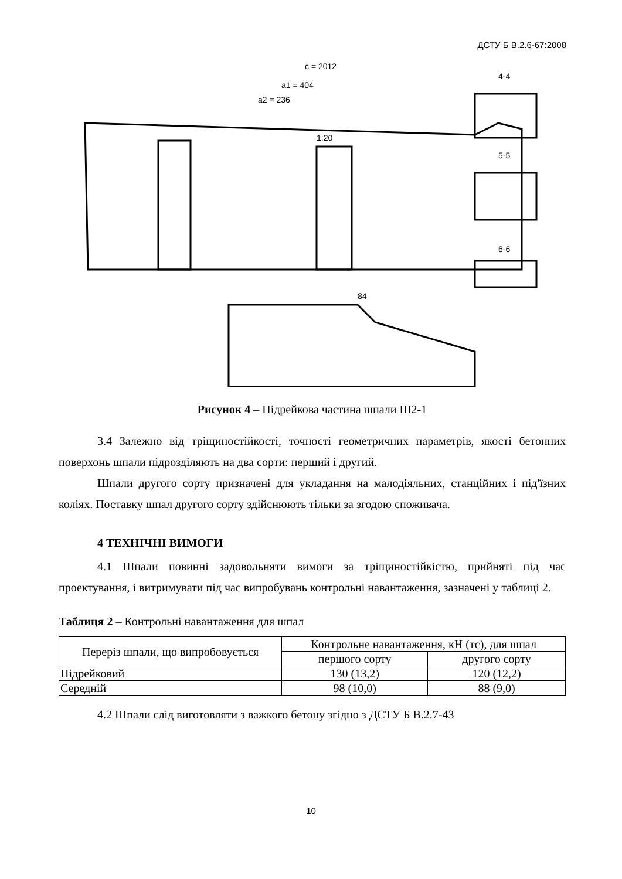ДСТУ Б В.2.6-67:2008
c = 2012
a1 = 404
a2 = 236
1:20
4-4
5-5
6-6
84
Рисунок 4 – Підрейкова частина шпали Ш2-1
3.4 Залежно від тріщиностійкості, точності геометричних параметрів, якості бетонних поверхонь шпали підрозділяють на два сорти: перший і другий.
Шпали другого сорту призначені для укладання на малодіяльних, станційних і під'їзних коліях. Поставку шпал другого сорту здійснюють тільки за згодою споживача.
4 ТЕХНІЧНІ ВИМОГИ
4.1 Шпали повинні задовольняти вимоги за тріщиностійкістю, прийняті під час проектування, і витримувати під час випробувань контрольні навантаження, зазначені у таблиці 2.
Таблиця 2 – Контрольні навантаження для шпал
| Переріз шпали, що випробовується | Контрольне навантаження, кН (тс), для шпал | |
| --- | --- | --- |
| | першого сорту | другого сорту |
| Підрейковий | 130 (13,2) | 120 (12,2) |
| Середній | 98 (10,0) | 88 (9,0) |
4.2 Шпали слід виготовляти з важкого бетону згідно з ДСТУ Б В.2.7-43
10